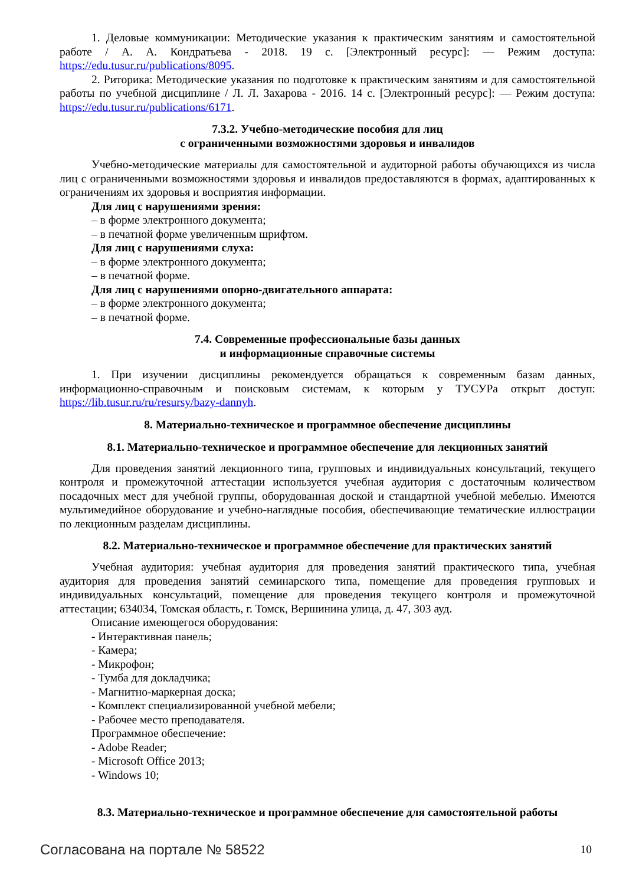1. Деловые коммуникации: Методические указания к практическим занятиям и самостоятельной работе / А. А. Кондратьева - 2018. 19 с. [Электронный ресурс]: — Режим доступа: https://edu.tusur.ru/publications/8095.
2. Риторика: Методические указания по подготовке к практическим занятиям и для самостоятельной работы по учебной дисциплине / Л. Л. Захарова - 2016. 14 с. [Электронный ресурс]: — Режим доступа: https://edu.tusur.ru/publications/6171.
7.3.2. Учебно-методические пособия для лиц
с ограниченными возможностями здоровья и инвалидов
Учебно-методические материалы для самостоятельной и аудиторной работы обучающихся из числа лиц с ограниченными возможностями здоровья и инвалидов предоставляются в формах, адаптированных к ограничениям их здоровья и восприятия информации.
Для лиц с нарушениями зрения:
– в форме электронного документа;
– в печатной форме увеличенным шрифтом.
Для лиц с нарушениями слуха:
– в форме электронного документа;
– в печатной форме.
Для лиц с нарушениями опорно-двигательного аппарата:
– в форме электронного документа;
– в печатной форме.
7.4. Современные профессиональные базы данных
и информационные справочные системы
1. При изучении дисциплины рекомендуется обращаться к современным базам данных, информационно-справочным и поисковым системам, к которым у ТУСУРа открыт доступ: https://lib.tusur.ru/ru/resursy/bazy-dannyh.
8. Материально-техническое и программное обеспечение дисциплины
8.1. Материально-техническое и программное обеспечение для лекционных занятий
Для проведения занятий лекционного типа, групповых и индивидуальных консультаций, текущего контроля и промежуточной аттестации используется учебная аудитория с достаточным количеством посадочных мест для учебной группы, оборудованная доской и стандартной учебной мебелью. Имеются мультимедийное оборудование и учебно-наглядные пособия, обеспечивающие тематические иллюстрации по лекционным разделам дисциплины.
8.2. Материально-техническое и программное обеспечение для практических занятий
Учебная аудитория: учебная аудитория для проведения занятий практического типа, учебная аудитория для проведения занятий семинарского типа, помещение для проведения групповых и индивидуальных консультаций, помещение для проведения текущего контроля и промежуточной аттестации; 634034, Томская область, г. Томск, Вершинина улица, д. 47, 303 ауд.
Описание имеющегося оборудования:
- Интерактивная панель;
- Камера;
- Микрофон;
- Тумба для докладчика;
- Магнитно-маркерная доска;
- Комплект специализированной учебной мебели;
- Рабочее место преподавателя.
Программное обеспечение:
- Adobe Reader;
- Microsoft Office 2013;
- Windows 10;
8.3. Материально-техническое и программное обеспечение для самостоятельной работы
Согласована на портале № 58522 10